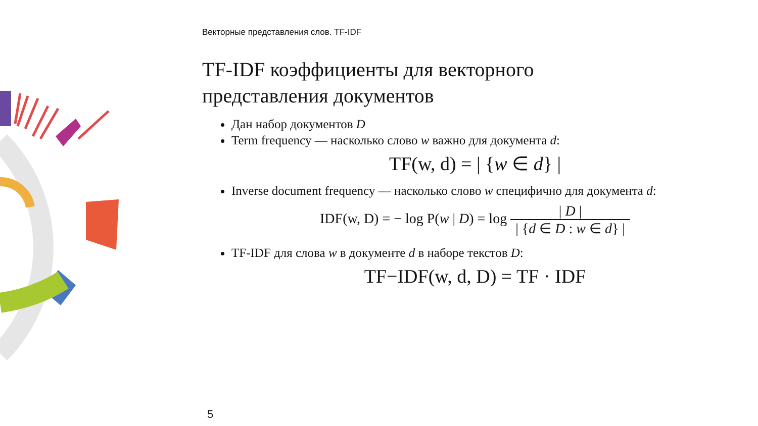Векторные представления слов. TF-IDF
TF-IDF коэффициенты для векторного
представления документов
Дан набор документов D
Term frequency — насколько слово w важно для документа d:
TF(w, d) = | {w ∈ d} |
Inverse document frequency — насколько слово w специфично для документа d:
IDF(w, D) = − log P(w | D) = log | D | | {d ∈ D : w ∈ d} |
TF-IDF для слова w в документе d в наборе текстов D:
TF−IDF(w, d, D) = TF · IDF
5